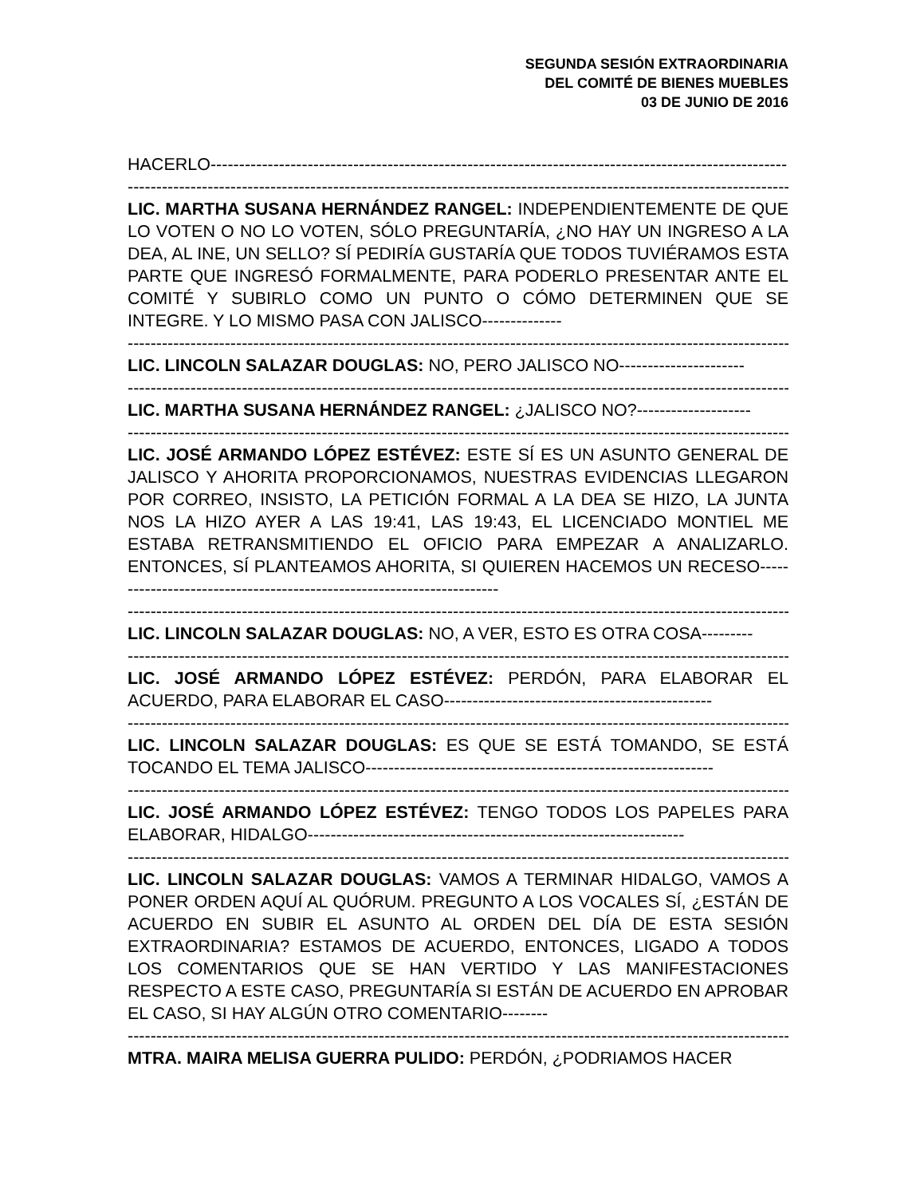SEGUNDA SESIÓN EXTRAORDINARIA
DEL COMITÉ DE BIENES MUEBLES
03 DE JUNIO DE 2016
HACERLO-----------------------------------------------------------------------------------------------------
------------------------------------------------------------------------------------------------------------------------
LIC. MARTHA SUSANA HERNÁNDEZ RANGEL: INDEPENDIENTEMENTE DE QUE LO VOTEN O NO LO VOTEN, SÓLO PREGUNTARÍA, ¿NO HAY UN INGRESO A LA DEA, AL INE, UN SELLO? SÍ PEDIRÍA GUSTARÍA QUE TODOS TUVIÉRAMOS ESTA PARTE QUE INGRESÓ FORMALMENTE, PARA PODERLO PRESENTAR ANTE EL COMITÉ Y SUBIRLO COMO UN PUNTO O CÓMO DETERMINEN QUE SE INTEGRE. Y LO MISMO PASA CON JALISCO--------------
------------------------------------------------------------------------------------------------------------------------
LIC. LINCOLN SALAZAR DOUGLAS: NO, PERO JALISCO NO----------------------
------------------------------------------------------------------------------------------------------------------------
LIC. MARTHA SUSANA HERNÁNDEZ RANGEL: ¿JALISCO NO?--------------------
------------------------------------------------------------------------------------------------------------------------
LIC. JOSÉ ARMANDO LÓPEZ ESTÉVEZ: ESTE SÍ ES UN ASUNTO GENERAL DE JALISCO Y AHORITA PROPORCIONAMOS, NUESTRAS EVIDENCIAS LLEGARON POR CORREO, INSISTO, LA PETICIÓN FORMAL A LA DEA SE HIZO, LA JUNTA NOS LA HIZO AYER A LAS 19:41, LAS 19:43, EL LICENCIADO MONTIEL ME ESTABA RETRANSMITIENDO EL OFICIO PARA EMPEZAR A ANALIZARLO. ENTONCES, SÍ PLANTEAMOS AHORITA, SI QUIEREN HACEMOS UN RECESO----------------------------------------------------------------------
------------------------------------------------------------------------------------------------------------------------
LIC. LINCOLN SALAZAR DOUGLAS: NO, A VER, ESTO ES OTRA COSA---------
------------------------------------------------------------------------------------------------------------------------
LIC. JOSÉ ARMANDO LÓPEZ ESTÉVEZ: PERDÓN, PARA ELABORAR EL ACUERDO, PARA ELABORAR EL CASO-----------------------------------------------
------------------------------------------------------------------------------------------------------------------------
LIC. LINCOLN SALAZAR DOUGLAS: ES QUE SE ESTÁ TOMANDO, SE ESTÁ TOCANDO EL TEMA JALISCO-------------------------------------------------------------
------------------------------------------------------------------------------------------------------------------------
LIC. JOSÉ ARMANDO LÓPEZ ESTÉVEZ: TENGO TODOS LOS PAPELES PARA ELABORAR, HIDALGO------------------------------------------------------------------
------------------------------------------------------------------------------------------------------------------------
LIC. LINCOLN SALAZAR DOUGLAS: VAMOS A TERMINAR HIDALGO, VAMOS A PONER ORDEN AQUÍ AL QUÓRUM. PREGUNTO A LOS VOCALES SÍ, ¿ESTÁN DE ACUERDO EN SUBIR EL ASUNTO AL ORDEN DEL DÍA DE ESTA SESIÓN EXTRAORDINARIA? ESTAMOS DE ACUERDO, ENTONCES, LIGADO A TODOS LOS COMENTARIOS QUE SE HAN VERTIDO Y LAS MANIFESTACIONES RESPECTO A ESTE CASO, PREGUNTARÍA SI ESTÁN DE ACUERDO EN APROBAR EL CASO, SI HAY ALGÚN OTRO COMENTARIO--------
------------------------------------------------------------------------------------------------------------------------
MTRA. MAIRA MELISA GUERRA PULIDO: PERDÓN, ¿PODRIAMOS HACER